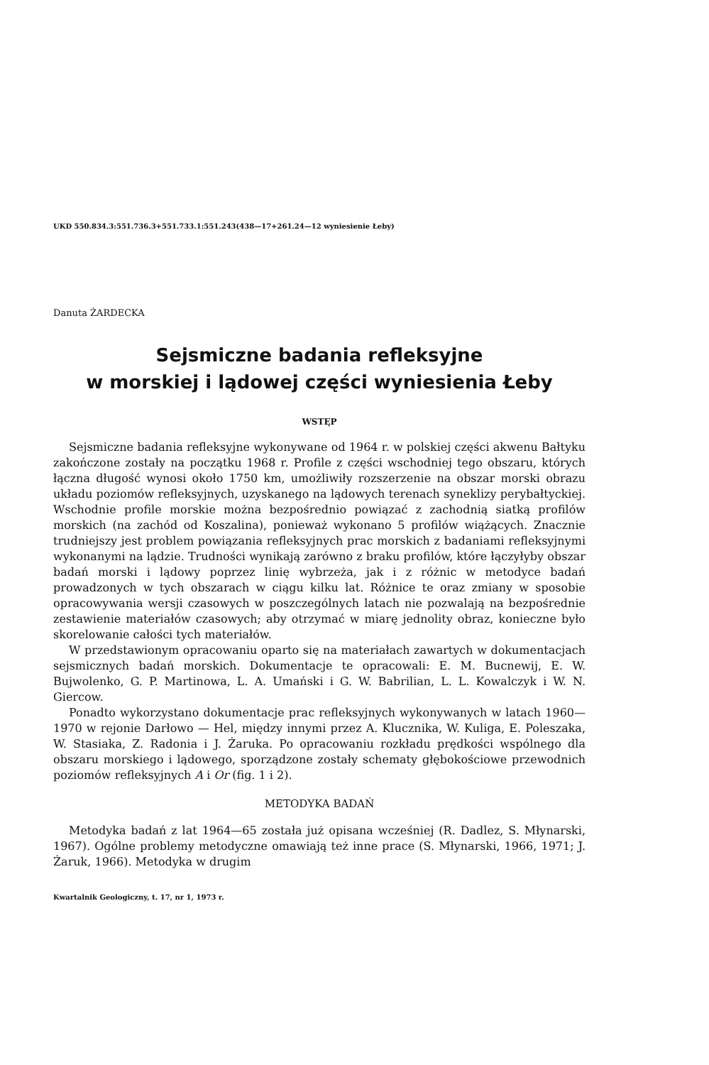UKD 550.834.3:551.736.3+551.733.1:551.243(438—17+261.24—12 wyniesienie Łeby)
Danuta ŻARDECKA
Sejsmiczne badania refleksyjne
w morskiej i lądowej części wyniesienia Łeby
WSTĘP
Sejsmiczne badania refleksyjne wykonywane od 1964 r. w polskiej części akwenu Bałtyku zakończone zostały na początku 1968 r. Profile z części wschodniej tego obszaru, których łączna długość wynosi około 1750 km, umożliwiły rozszerzenie na obszar morski obrazu układu poziomów refleksyjnych, uzyskanego na lądowych terenach syneklizy perybałtyckiej. Wschodnie profile morskie można bezpośrednio powiązać z zachodnią siatką profilów morskich (na zachód od Koszalina), ponieważ wykonano 5 profilów wiążących. Znacznie trudniejszy jest problem powiązania refleksyjnych prac morskich z badaniami refleksyjnymi wykonanymi na lądzie. Trudności wynikają zarówno z braku profilów, które łączyłyby obszar badań morski i lądowy poprzez linię wybrzeża, jak i z różnic w metodyce badań prowadzonych w tych obszarach w ciągu kilku lat. Różnice te oraz zmiany w sposobie opracowywania wersji czasowych w poszczególnych latach nie pozwalają na bezpośrednie zestawienie materiałów czasowych; aby otrzymać w miarę jednolity obraz, konieczne było skorelowanie całości tych materiałów.
W przedstawionym opracowaniu oparto się na materiałach zawartych w dokumentacjach sejsmicznych badań morskich. Dokumentacje te opracowali: E. M. Bucnewij, E. W. Bujwolenko, G. P. Martinowa, L. A. Umański i G. W. Babrilian, L. L. Kowalczyk i W. N. Giercow.
Ponadto wykorzystano dokumentacje prac refleksyjnych wykonywanych w latach 1960—1970 w rejonie Darłowo — Hel, między innymi przez A. Klucznika, W. Kuliga, E. Poleszaka, W. Stasiaka, Z. Radonia i J. Żaruka. Po opracowaniu rozkładu prędkości wspólnego dla obszaru morskiego i lądowego, sporządzone zostały schematy głębokościowe przewodnich poziomów refleksyjnych A i Or (fig. 1 i 2).
METODYKA BADAŃ
Metodyka badań z lat 1964—65 została już opisana wcześniej (R. Dadlez, S. Młynarski, 1967). Ogólne problemy metodyczne omawiają też inne prace (S. Młynarski, 1966, 1971; J. Żaruk, 1966). Metodyka w drugim
Kwartalnik Geologiczny, t. 17, nr 1, 1973 r.